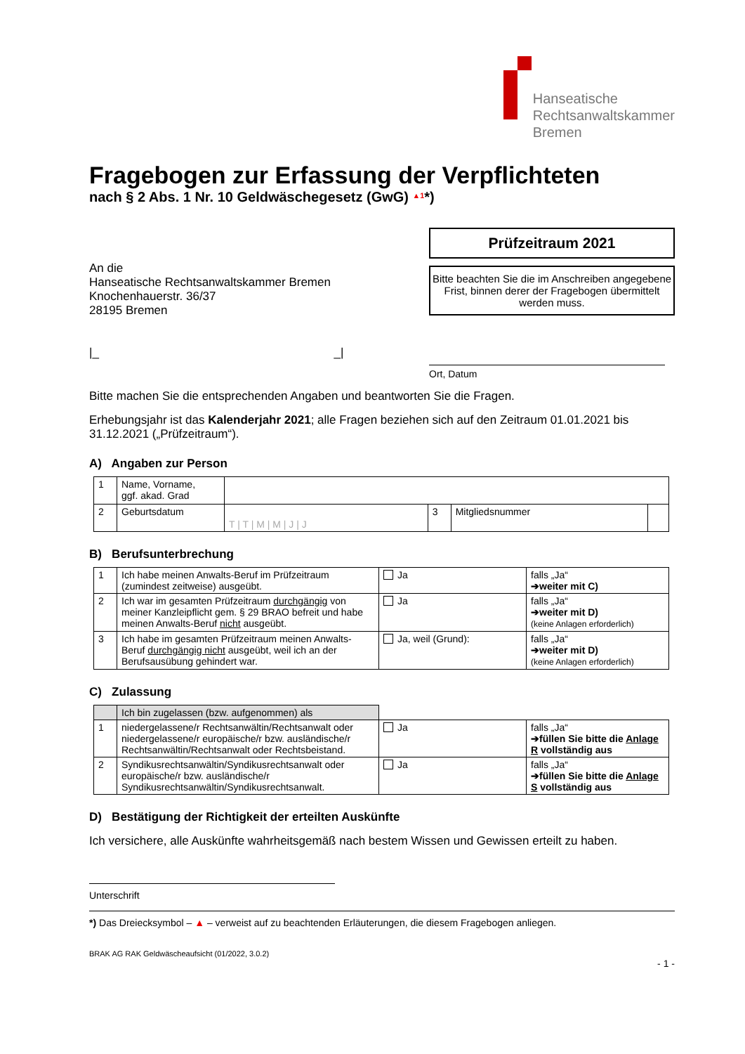Hanseatische
Rechtsanwaltskammer
Bremen
Fragebogen zur Erfassung der Verpflichteten
nach § 2 Abs. 1 Nr. 10 Geldwäschegesetz (GwG) <sup>▲1</sup>*)
An die
Hanseatische Rechtsanwaltskammer Bremen
Knochenhauerstr. 36/37
28195 Bremen
|_ _|
Prüfzeitraum 2021
Bitte beachten Sie die im Anschreiben angegebene Frist, binnen derer der Fragebogen übermittelt werden muss.
Ort, Datum
Bitte machen Sie die entsprechenden Angaben und beantworten Sie die Fragen.
Erhebungsjahr ist das Kalenderjahr 2021; alle Fragen beziehen sich auf den Zeitraum 01.01.2021 bis 31.12.2021 („Prüfzeitraum“).
A) Angaben zur Person
| 1 | Name, Vorname, ggf. akad. Grad | | | | |
| 2 | Geburtsdatum | T / T / M / M / J / J | 3 | Mitgliedsnummer | |
B) Berufsunterbrechung
| 1 | Ich habe meinen Anwalts-Beruf im Prüfzeitraum (zumindest zeitweise) ausgeübt. | Ja | falls „Ja“ ➔weiter mit C) |
| 2 | Ich war im gesamten Prüfzeitraum durchgängig von meiner Kanzleipflicht gem. § 29 BRAO befreit und habe meinen Anwalts-Beruf nicht ausgeübt. | Ja | falls „Ja“ ➔weiter mit D) (keine Anlagen erforderlich) |
| 3 | Ich habe im gesamten Prüfzeitraum meinen Anwalts-Beruf durchgängig nicht ausgeübt, weil ich an der Berufsausübung gehindert war. | Ja, weil (Grund): | falls „Ja“ ➔weiter mit D) (keine Anlagen erforderlich) |
C) Zulassung
| | Ich bin zugelassen (bzw. aufgenommen) als | | |
| 1 | niedergelassene/r Rechtsanwältin/Rechtsanwalt oder niedergelassene/r europäische/r bzw. ausländische/r Rechtsanwältin/Rechtsanwalt oder Rechtsbeistand. | Ja | falls „Ja“ ➔füllen Sie bitte die Anlage R vollständig aus |
| 2 | Syndikusrechtsanwältin/Syndikusrechtsanwalt oder europäische/r bzw. ausländische/r Syndikusrechtsanwältin/Syndikusrechtsanwalt. | Ja | falls „Ja“ ➔füllen Sie bitte die Anlage S vollständig aus |
D) Bestätigung der Richtigkeit der erteilten Auskünfte
Ich versichere, alle Auskünfte wahrheitsgemäß nach bestem Wissen und Gewissen erteilt zu haben.
Unterschrift
*) Das Dreiecksymbol – ▲ – verweist auf zu beachtenden Erläuterungen, die diesem Fragebogen anliegen.
BRAK AG RAK Geldwäscheaufsicht (01/2022, 3.0.2)
- 1 -